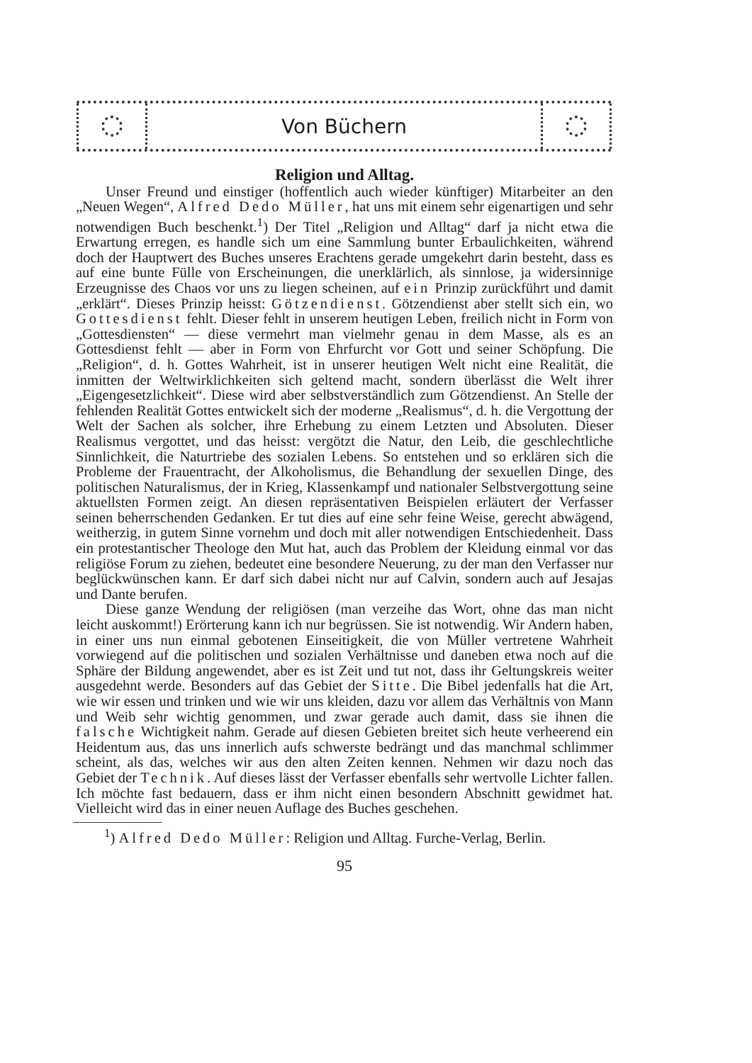Von Büchern
Religion und Alltag.
Unser Freund und einstiger (hoffentlich auch wieder künftiger) Mitarbeiter an den „Neuen Wegen“, Alfred Dedo Müller, hat uns mit einem sehr eigenartigen und sehr notwendigen Buch beschenkt.<sup>1</sup>) Der Titel „Religion und Alltag“ darf ja nicht etwa die Erwartung erregen, es handle sich um eine Sammlung bunter Erbaulichkeiten, während doch der Hauptwert des Buches unseres Erachtens gerade umgekehrt darin besteht, dass es auf eine bunte Fülle von Erscheinungen, die unerklärlich, als sinnlose, ja widersinnige Erzeugnisse des Chaos vor uns zu liegen scheinen, auf ein Prinzip zurückführt und damit „erklärt“. Dieses Prinzip heisst: Götzendienst. Götzendienst aber stellt sich ein, wo Gottesdienst fehlt. Dieser fehlt in unserem heutigen Leben, freilich nicht in Form von „Gottesdiensten“ — diese vermehrt man vielmehr genau in dem Masse, als es an Gottesdienst fehlt — aber in Form von Ehrfurcht vor Gott und seiner Schöpfung. Die „Religion“, d. h. Gottes Wahrheit, ist in unserer heutigen Welt nicht eine Realität, die inmitten der Weltwirklichkeiten sich geltend macht, sondern überlässt die Welt ihrer „Eigengesetzlichkeit“. Diese wird aber selbstverständlich zum Götzendienst. An Stelle der fehlenden Realität Gottes entwickelt sich der moderne „Realismus“, d. h. die Vergottung der Welt der Sachen als solcher, ihre Erhebung zu einem Letzten und Absoluten. Dieser Realismus vergottet, und das heisst: vergötzt die Natur, den Leib, die geschlechtliche Sinnlichkeit, die Naturtriebe des sozialen Lebens. So entstehen und so erklären sich die Probleme der Frauentracht, der Alkoholismus, die Behandlung der sexuellen Dinge, des politischen Naturalismus, der in Krieg, Klassenkampf und nationaler Selbstvergottung seine aktuellsten Formen zeigt. An diesen repräsentativen Beispielen erläutert der Verfasser seinen beherrschenden Gedanken. Er tut dies auf eine sehr feine Weise, gerecht abwägend, weitherzig, in gutem Sinne vornehm und doch mit aller notwendigen Entschiedenheit. Dass ein protestantischer Theologe den Mut hat, auch das Problem der Kleidung einmal vor das religiöse Forum zu ziehen, bedeutet eine besondere Neuerung, zu der man den Verfasser nur beglückwünschen kann. Er darf sich dabei nicht nur auf Calvin, sondern auch auf Jesajas und Dante berufen.
Diese ganze Wendung der religiösen (man verzeihe das Wort, ohne das man nicht leicht auskommt!) Erörterung kann ich nur begrüssen. Sie ist notwendig. Wir Andern haben, in einer uns nun einmal gebotenen Einseitigkeit, die von Müller vertretene Wahrheit vorwiegend auf die politischen und sozialen Verhältnisse und daneben etwa noch auf die Sphäre der Bildung angewendet, aber es ist Zeit und tut not, dass ihr Geltungskreis weiter ausgedehnt werde. Besonders auf das Gebiet der Sitte. Die Bibel jedenfalls hat die Art, wie wir essen und trinken und wie wir uns kleiden, dazu vor allem das Verhältnis von Mann und Weib sehr wichtig genommen, und zwar gerade auch damit, dass sie ihnen die falsche Wichtigkeit nahm. Gerade auf diesen Gebieten breitet sich heute verheerend ein Heidentum aus, das uns innerlich aufs schwerste bedrängt und das manchmal schlimmer scheint, als das, welches wir aus den alten Zeiten kennen. Nehmen wir dazu noch das Gebiet der Technik. Auf dieses lässt der Verfasser ebenfalls sehr wertvolle Lichter fallen. Ich möchte fast bedauern, dass er ihm nicht einen besondern Abschnitt gewidmet hat. Vielleicht wird das in einer neuen Auflage des Buches geschehen.
<sup>1</sup>) Alfred Dedo Müller: Religion und Alltag. Furche-Verlag, Berlin.
95